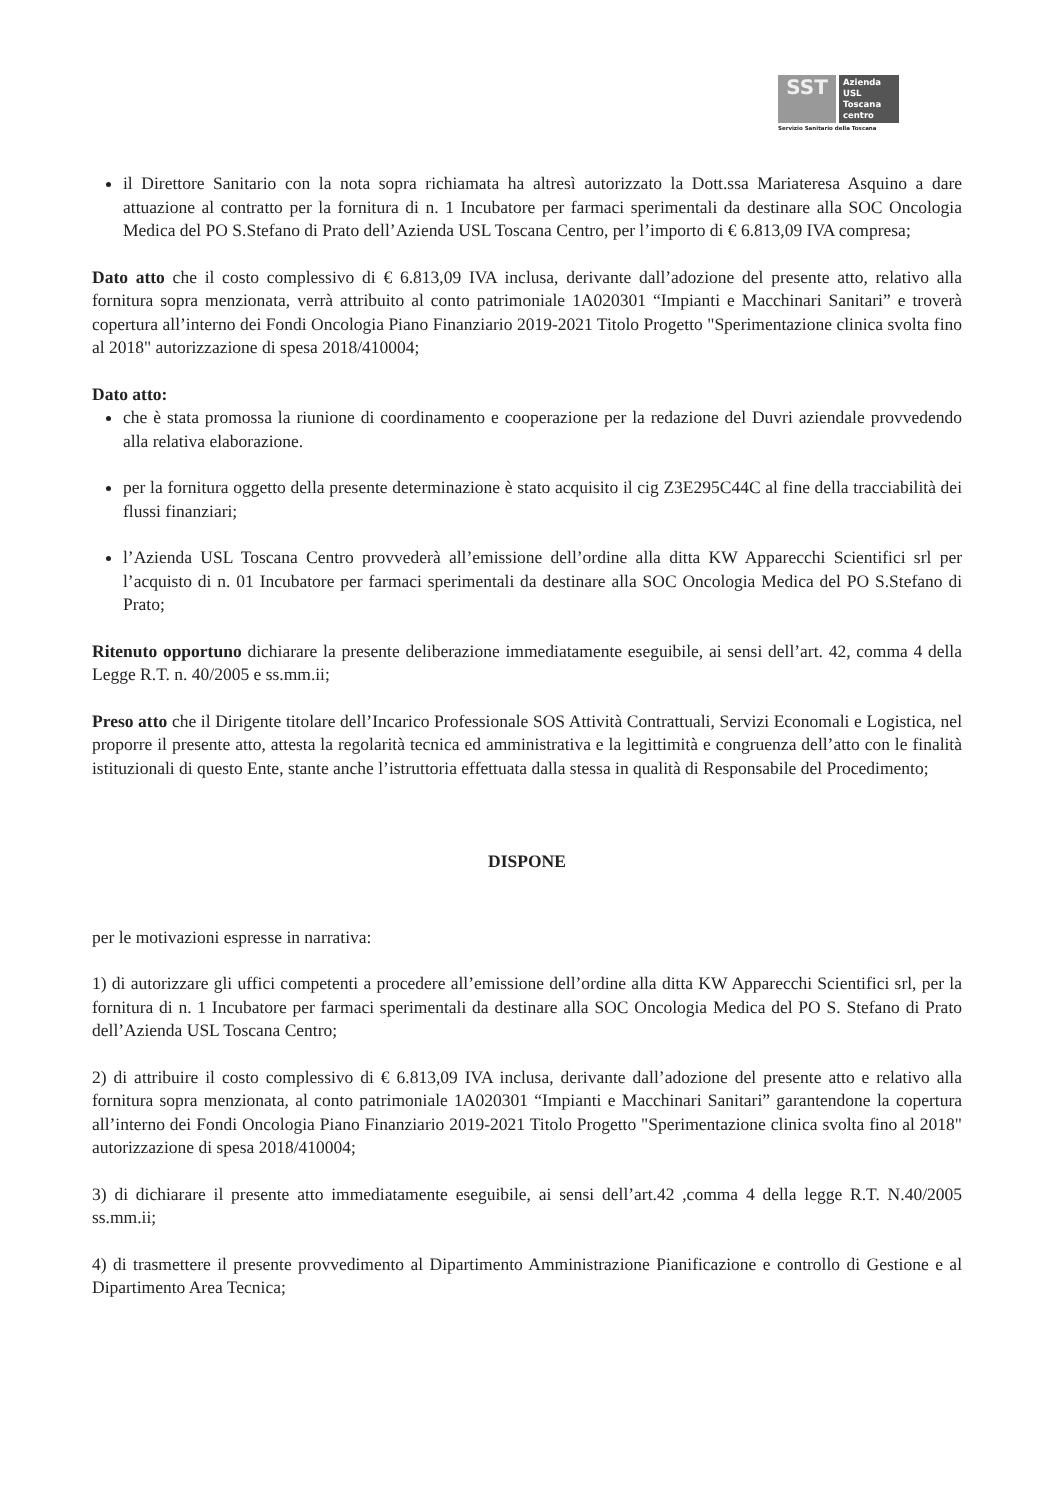SST
Azienda
USL
Toscana
centro
Servizio Sanitario della Toscana
il Direttore Sanitario con la nota sopra richiamata ha altresì autorizzato la Dott.ssa Mariateresa Asquino a dare attuazione al contratto per la fornitura di n. 1 Incubatore per farmaci sperimentali da destinare alla SOC Oncologia Medica del PO S.Stefano di Prato dell’Azienda USL Toscana Centro, per l’importo di € 6.813,09 IVA compresa;
Dato atto che il costo complessivo di € 6.813,09 IVA inclusa, derivante dall’adozione del presente atto, relativo alla fornitura sopra menzionata, verrà attribuito al conto patrimoniale 1A020301 “Impianti e Macchinari Sanitari” e troverà copertura all’interno dei Fondi Oncologia Piano Finanziario 2019-2021 Titolo Progetto "Sperimentazione clinica svolta fino al 2018" autorizzazione di spesa 2018/410004;
Dato atto:
che è stata promossa la riunione di coordinamento e cooperazione per la redazione del Duvri aziendale provvedendo alla relativa elaborazione.
per la fornitura oggetto della presente determinazione è stato acquisito il cig Z3E295C44C al fine della tracciabilità dei flussi finanziari;
l’Azienda USL Toscana Centro provvederà all’emissione dell’ordine alla ditta KW Apparecchi Scientifici srl per l’acquisto di n. 01 Incubatore per farmaci sperimentali da destinare alla SOC Oncologia Medica del PO S.Stefano di Prato;
Ritenuto opportuno dichiarare la presente deliberazione immediatamente eseguibile, ai sensi dell’art. 42, comma 4 della Legge R.T. n. 40/2005 e ss.mm.ii;
Preso atto che il Dirigente titolare dell’Incarico Professionale SOS Attività Contrattuali, Servizi Economali e Logistica, nel proporre il presente atto, attesta la regolarità tecnica ed amministrativa e la legittimità e congruenza dell’atto con le finalità istituzionali di questo Ente, stante anche l’istruttoria effettuata dalla stessa in qualità di Responsabile del Procedimento;
DISPONE
per le motivazioni espresse in narrativa:
1) di autorizzare gli uffici competenti a procedere all’emissione dell’ordine alla ditta KW Apparecchi Scientifici srl, per la fornitura di n. 1 Incubatore per farmaci sperimentali da destinare alla SOC Oncologia Medica del PO S. Stefano di Prato dell’Azienda USL Toscana Centro;
2) di attribuire il costo complessivo di € 6.813,09 IVA inclusa, derivante dall’adozione del presente atto e relativo alla fornitura sopra menzionata, al conto patrimoniale 1A020301 “Impianti e Macchinari Sanitari” garantendone la copertura all’interno dei Fondi Oncologia Piano Finanziario 2019-2021 Titolo Progetto "Sperimentazione clinica svolta fino al 2018" autorizzazione di spesa 2018/410004;
3) di dichiarare il presente atto immediatamente eseguibile, ai sensi dell’art.42 ,comma 4 della legge R.T. N.40/2005 ss.mm.ii;
4) di trasmettere il presente provvedimento al Dipartimento Amministrazione Pianificazione e controllo di Gestione e al Dipartimento Area Tecnica;